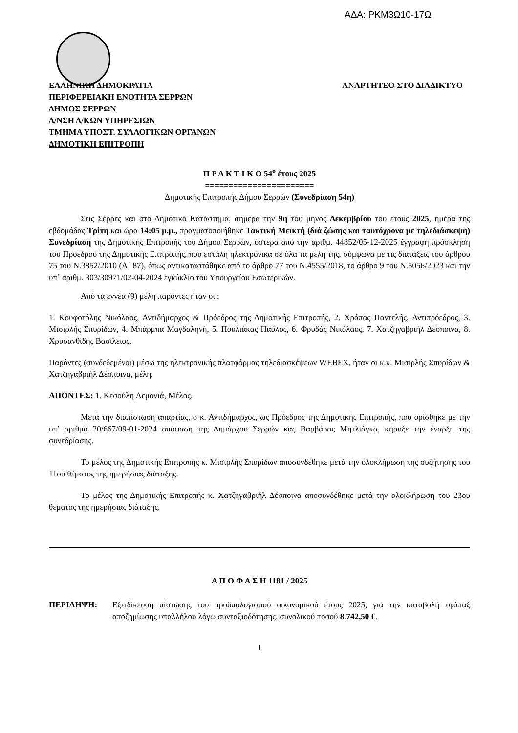ΑΔΑ: ΡΚΜ3Ω10-17Ω
ΕΛΛΗΝΙΚΗ ΔΗΜΟΚΡΑΤΙΑ
ΠΕΡΙΦΕΡΕΙΑΚΗ ΕΝΟΤΗΤΑ ΣΕΡΡΩΝ
ΔΗΜΟΣ ΣΕΡΡΩΝ
Δ/ΝΣΗ Δ/ΚΩΝ ΥΠΗΡΕΣΙΩΝ
ΤΜΗΜΑ ΥΠΟΣΤ. ΣΥΛΛΟΓΙΚΩΝ ΟΡΓΑΝΩΝ
ΔΗΜΟΤΙΚΗ ΕΠΙΤΡΟΠΗ
ΑΝΑΡΤΗΤΕΟ ΣΤΟ ΔΙΑΔΙΚΤΥΟ
Π Ρ Α Κ Τ Ι Κ Ο 54<sup>ο</sup> έτους 2025
=======================
Δημοτικής Επιτροπής Δήμου Σερρών (Συνεδρίαση 54η)
Στις Σέρρες και στο Δημοτικό Κατάστημα, σήμερα την 9η του μηνός Δεκεμβρίου του έτους 2025, ημέρα της εβδομάδας Τρίτη και ώρα 14:05 μ.μ., πραγματοποιήθηκε Τακτική Μεικτή (διά ζώσης και ταυτόχρονα με τηλεδιάσκεψη) Συνεδρίαση της Δημοτικής Επιτροπής του Δήμου Σερρών, ύστερα από την αριθμ. 44852/05-12-2025 έγγραφη πρόσκληση του Προέδρου της Δημοτικής Επιτροπής, που εστάλη ηλεκτρονικά σε όλα τα μέλη της, σύμφωνα με τις διατάξεις του άρθρου 75 του Ν.3852/2010 (Α΄ 87), όπως αντικαταστάθηκε από το άρθρο 77 του Ν.4555/2018, το άρθρο 9 του Ν.5056/2023 και την υπ΄ αριθμ. 303/30971/02-04-2024 εγκύκλιο του Υπουργείου Εσωτερικών.
Από τα εννέα (9) μέλη παρόντες ήταν οι :
1. Κουφοτόλης Νικόλαος, Αντιδήμαρχος & Πρόεδρος της Δημοτικής Επιτροπής, 2. Χράπας Παντελής, Αντιπρόεδρος, 3. Μισιρλής Σπυρίδων, 4. Μπάρμπα Μαγδαληνή, 5. Πουλιάκας Παύλος, 6. Φρυδάς Νικόλαος, 7. Χατζηγαβριήλ Δέσποινα, 8. Χρυσανθίδης Βασίλειος.
Παρόντες (συνδεδεμένοι) μέσω της ηλεκτρονικής πλατφόρμας τηλεδιασκέψεων WEBEX, ήταν οι κ.κ. Μισιρλής Σπυρίδων & Χατζηγαβριήλ Δέσποινα, μέλη.
ΑΠΟΝΤΕΣ: 1. Κεσούλη Λεμονιά, Μέλος.
Μετά την διαπίστωση απαρτίας, ο κ. Αντιδήμαρχος, ως Πρόεδρος της Δημοτικής Επιτροπής, που ορίσθηκε με την υπ’ αριθμό 20/667/09-01-2024 απόφαση της Δημάρχου Σερρών κας Βαρβάρας Μητλιάγκα, κήρυξε την έναρξη της συνεδρίασης.
Το μέλος της Δημοτικής Επιτροπής κ. Μισιρλής Σπυρίδων αποσυνδέθηκε μετά την ολοκλήρωση της συζήτησης του 11ου θέματος της ημερήσιας διάταξης.
Το μέλος της Δημοτικής Επιτροπής κ. Χατζηγαβριήλ Δέσποινα αποσυνδέθηκε μετά την ολοκλήρωση του 23ου θέματος της ημερήσιας διάταξης.
Α Π Ο Φ Α Σ Η 1181 / 2025
ΠΕΡΙΛΗΨΗ: Εξειδίκευση πίστωσης του προϋπολογισμού οικονομικού έτους 2025, για την καταβολή εφάπαξ αποζημίωσης υπαλλήλου λόγω συνταξιοδότησης, συνολικού ποσού 8.742,50 €.
1